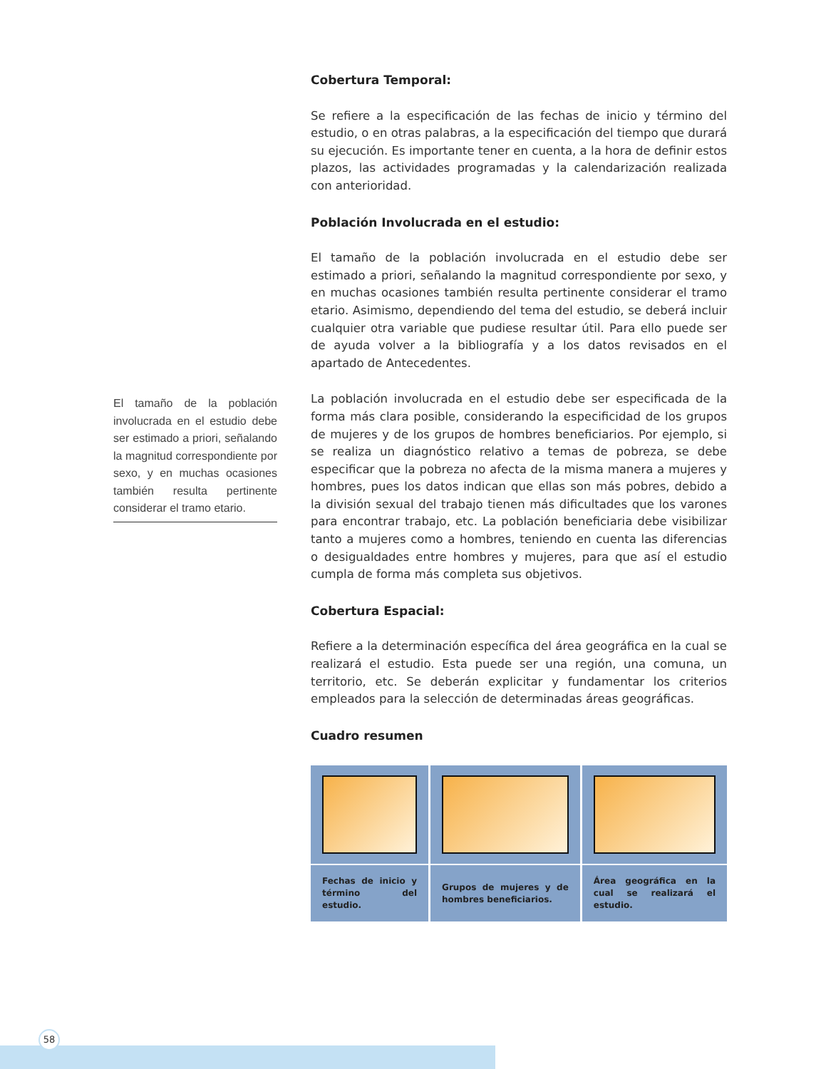El tamaño de la población involucrada en el estudio debe ser estimado a priori, señalando la magnitud correspondiente por sexo, y en muchas ocasiones también resulta pertinente considerar el tramo etario.
Cobertura Temporal:
Se refiere a la especificación de las fechas de inicio y término del estudio, o en otras palabras, a la especificación del tiempo que durará su ejecución. Es importante tener en cuenta, a la hora de definir estos plazos, las actividades programadas y la calendarización realizada con anterioridad.
Población Involucrada en el estudio:
El tamaño de la población involucrada en el estudio debe ser estimado a priori, señalando la magnitud correspondiente por sexo, y en muchas ocasiones también resulta pertinente considerar el tramo etario. Asimismo, dependiendo del tema del estudio, se deberá incluir cualquier otra variable que pudiese resultar útil. Para ello puede ser de ayuda volver a la bibliografía y a los datos revisados en el apartado de Antecedentes.
La población involucrada en el estudio debe ser especificada de la forma más clara posible, considerando la especificidad de los grupos de mujeres y de los grupos de hombres beneficiarios. Por ejemplo, si se realiza un diagnóstico relativo a temas de pobreza, se debe especificar que la pobreza no afecta de la misma manera a mujeres y hombres, pues los datos indican que ellas son más pobres, debido a la división sexual del trabajo tienen más dificultades que los varones para encontrar trabajo, etc. La población beneficiaria debe visibilizar tanto a mujeres como a hombres, teniendo en cuenta las diferencias o desigualdades entre hombres y mujeres, para que así el estudio cumpla de forma más completa sus objetivos.
Cobertura Espacial:
Refiere a la determinación específica del área geográfica en la cual se realizará el estudio. Esta puede ser una región, una comuna, un territorio, etc. Se deberán explicitar y fundamentar los criterios empleados para la selección de determinadas áreas geográficas.
Cuadro resumen
| Fechas de inicio y término del estudio. | Grupos de mujeres y de hombres beneficiarios. | Área geográfica en la cual se realizará el estudio. |
58